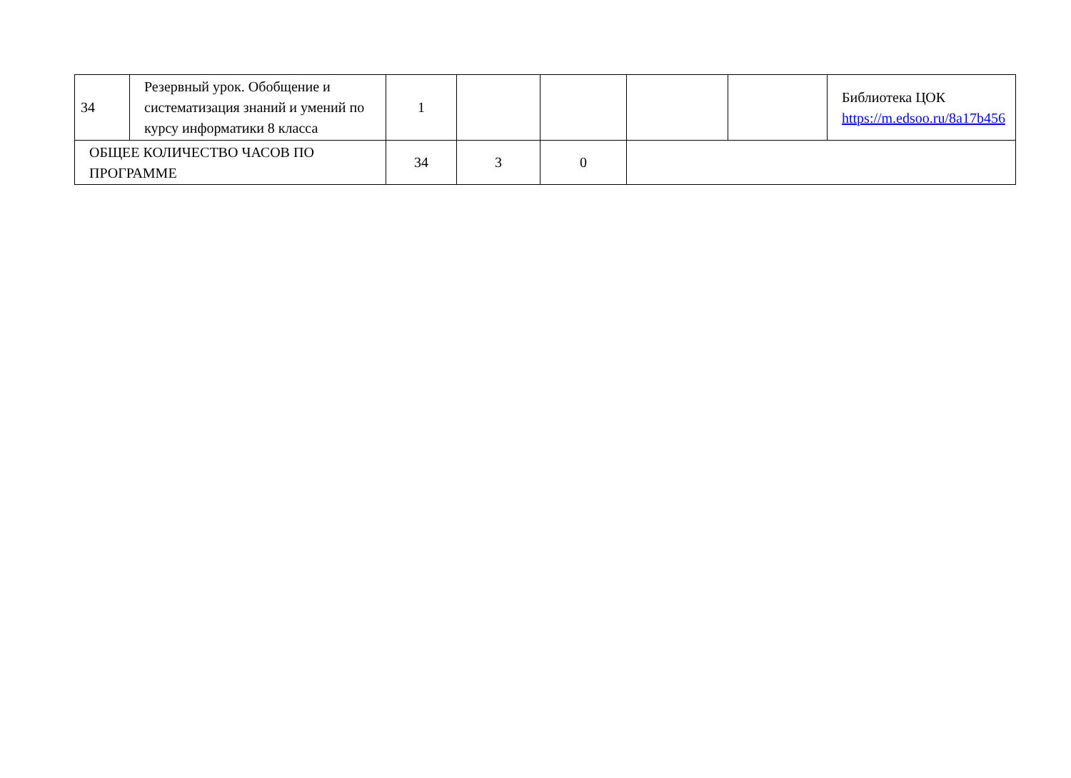| 34 | Резервный урок. Обобщение и систематизация знаний и умений по курсу информатики 8 класса | 1 | | | | | Библиотека ЦОК https://m.edsoo.ru/8a17b456 |
| ОБЩЕЕ КОЛИЧЕСТВО ЧАСОВ ПО ПРОГРАММЕ | | 34 | 3 | 0 | | | |